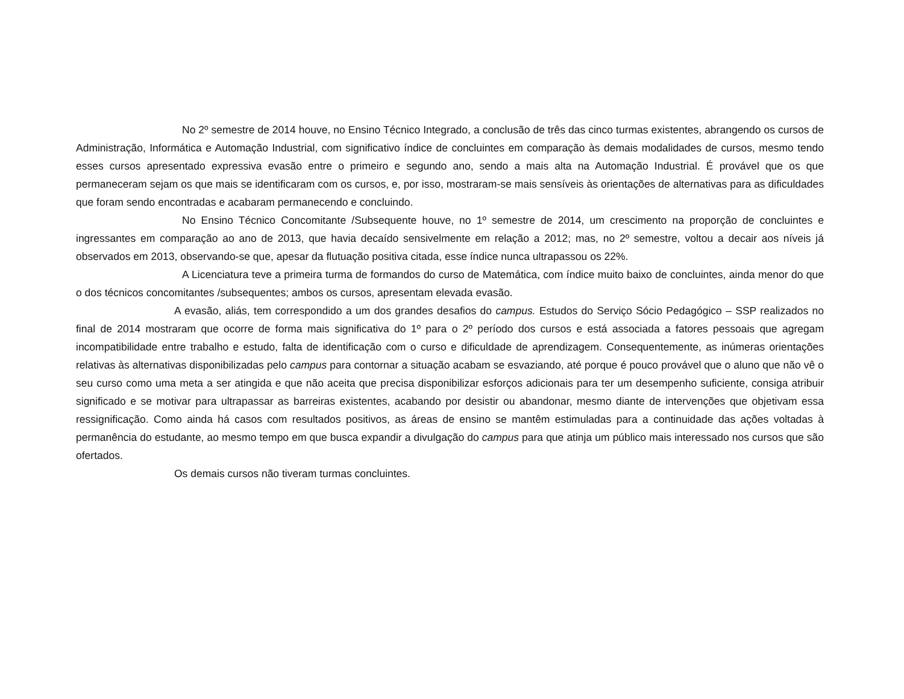No 2º semestre de 2014 houve, no Ensino Técnico Integrado, a conclusão de três das cinco turmas existentes, abrangendo os cursos de Administração, Informática e Automação Industrial, com significativo índice de concluintes em comparação às demais modalidades de cursos, mesmo tendo esses cursos apresentado expressiva evasão entre o primeiro e segundo ano, sendo a mais alta na Automação Industrial. É provável que os que permaneceram sejam os que mais se identificaram com os cursos, e, por isso, mostraram-se mais sensíveis às orientações de alternativas para as dificuldades que foram sendo encontradas e acabaram permanecendo e concluindo.
No Ensino Técnico Concomitante /Subsequente houve, no 1º semestre de 2014, um crescimento na proporção de concluintes e ingressantes em comparação ao ano de 2013, que havia decaído sensivelmente em relação a 2012; mas, no 2º semestre, voltou a decair aos níveis já observados em 2013, observando-se que, apesar da flutuação positiva citada, esse índice nunca ultrapassou os 22%.
A Licenciatura teve a primeira turma de formandos do curso de Matemática, com índice muito baixo de concluintes, ainda menor do que o dos técnicos concomitantes /subsequentes; ambos os cursos, apresentam elevada evasão.
A evasão, aliás, tem correspondido a um dos grandes desafios do campus. Estudos do Serviço Sócio Pedagógico – SSP realizados no final de 2014 mostraram que ocorre de forma mais significativa do 1º para o 2º período dos cursos e está associada a fatores pessoais que agregam incompatibilidade entre trabalho e estudo, falta de identificação com o curso e dificuldade de aprendizagem. Consequentemente, as inúmeras orientações relativas às alternativas disponibilizadas pelo campus para contornar a situação acabam se esvaziando, até porque é pouco provável que o aluno que não vê o seu curso como uma meta a ser atingida e que não aceita que precisa disponibilizar esforços adicionais para ter um desempenho suficiente, consiga atribuir significado e se motivar para ultrapassar as barreiras existentes, acabando por desistir ou abandonar, mesmo diante de intervenções que objetivam essa ressignificação. Como ainda há casos com resultados positivos, as áreas de ensino se mantêm estimuladas para a continuidade das ações voltadas à permanência do estudante, ao mesmo tempo em que busca expandir a divulgação do campus para que atinja um público mais interessado nos cursos que são ofertados.
Os demais cursos não tiveram turmas concluintes.